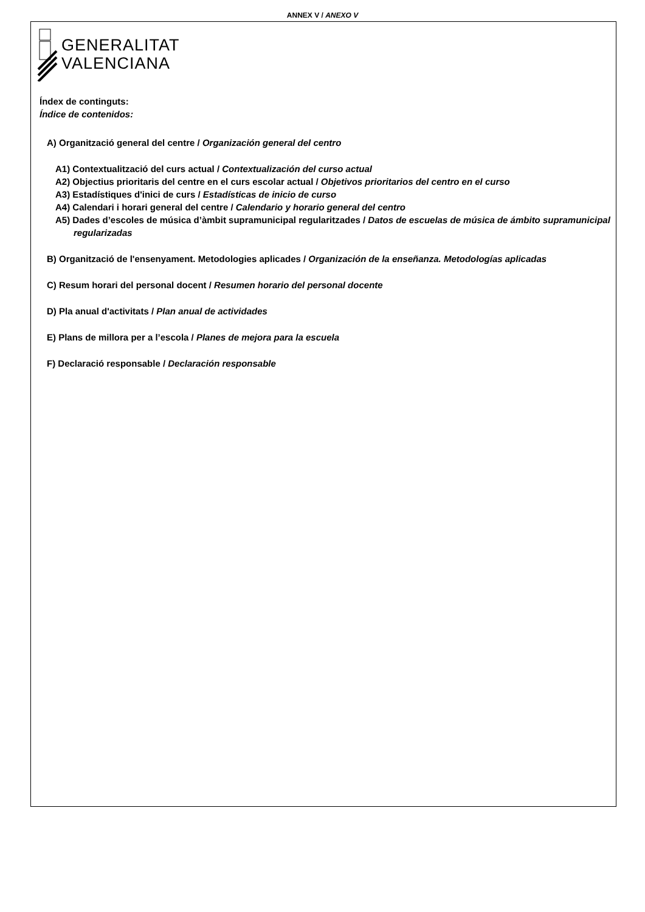ANNEX V / ANEXO V
GENERALITAT
VALENCIANA
Índex de continguts:
Índice de contenidos:
A) Organització general del centre / Organización general del centro
A1) Contextualització del curs actual / Contextualización del curso actual
A2) Objectius prioritaris del centre en el curs escolar actual / Objetivos prioritarios del centro en el curso
A3) Estadístiques d'inici de curs / Estadísticas de inicio de curso
A4) Calendari i horari general del centre / Calendario y horario general del centro
A5) Dades d’escoles de música d’àmbit supramunicipal regularitzades / Datos de escuelas de música de ámbito supramunicipal regularizadas
B) Organització de l'ensenyament. Metodologies aplicades / Organización de la enseñanza. Metodologías aplicadas
C) Resum horari del personal docent / Resumen horario del personal docente
D) Pla anual d'activitats / Plan anual de actividades
E) Plans de millora per a l’escola / Planes de mejora para la escuela
F) Declaració responsable / Declaración responsable